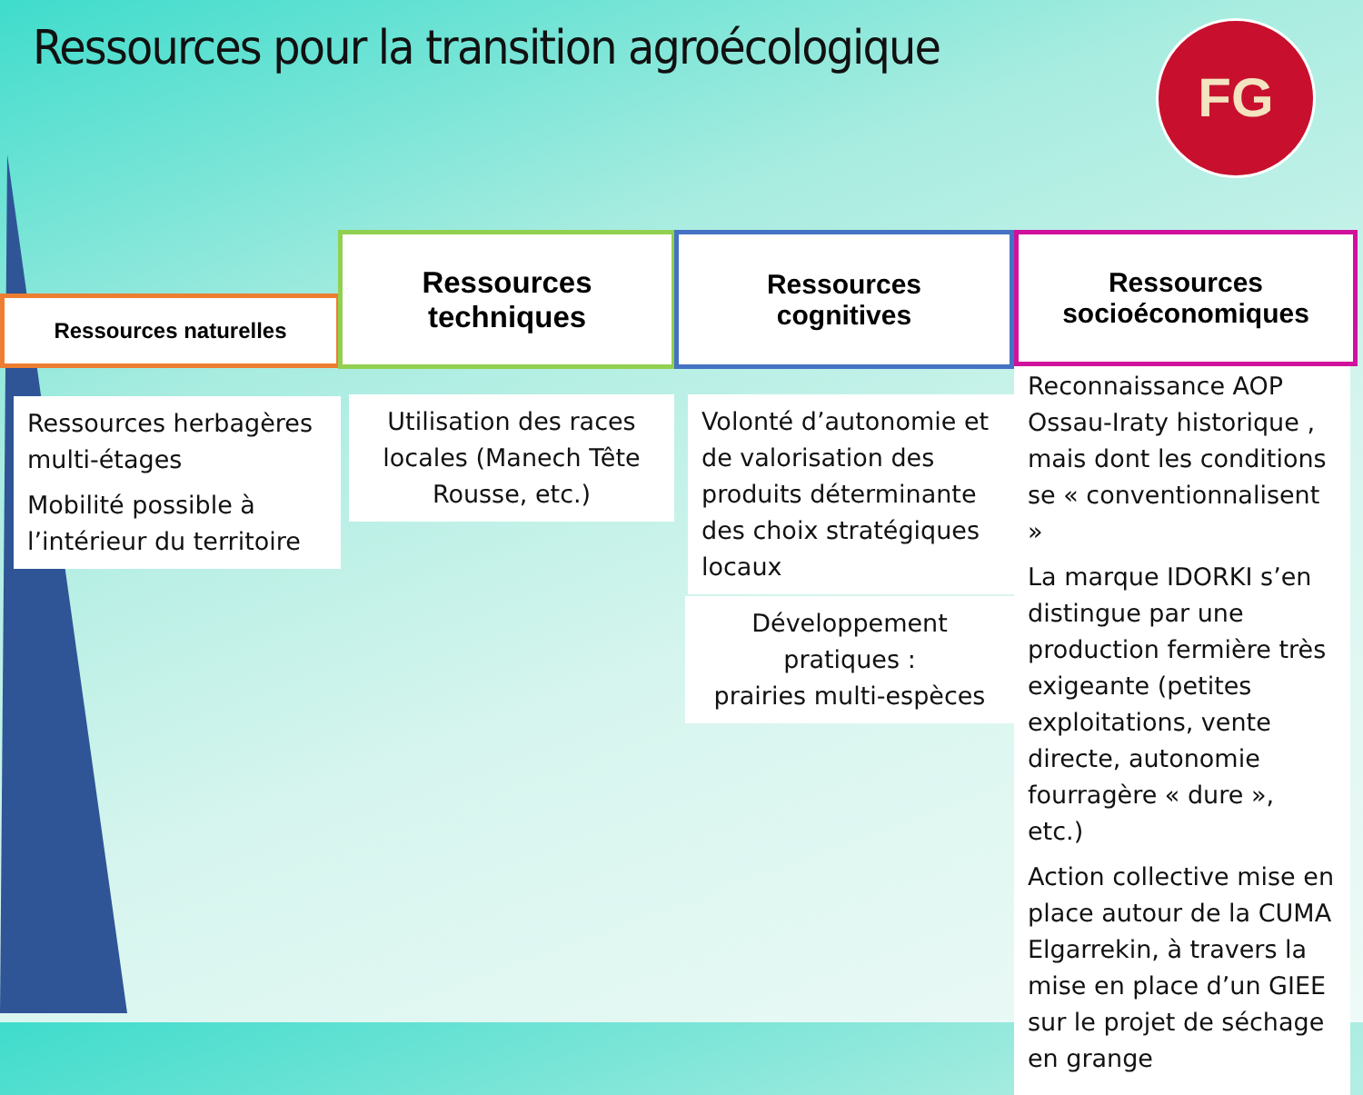Ressources pour la transition agroécologique
FG
Ressources naturelles
Ressources herbagères multi-étages
Mobilité possible à l’intérieur du territoire
Ressources
techniques
Utilisation des races locales (Manech Tête Rousse, etc.)
Ressources
cognitives
Volonté d’autonomie et de valorisation des produits déterminante des choix stratégiques locaux
Développement pratiques :
prairies multi-espèces
Ressources
socioéconomiques
Reconnaissance AOP Ossau-Iraty historique , mais dont les conditions se « conventionnalisent »
La marque IDORKI s’en distingue par une production fermière très exigeante (petites exploitations, vente directe, autonomie fourragère « dure », etc.)
Action collective mise en place autour de la CUMA Elgarrekin, à travers la mise en place d’un GIEE sur le projet de séchage en grange